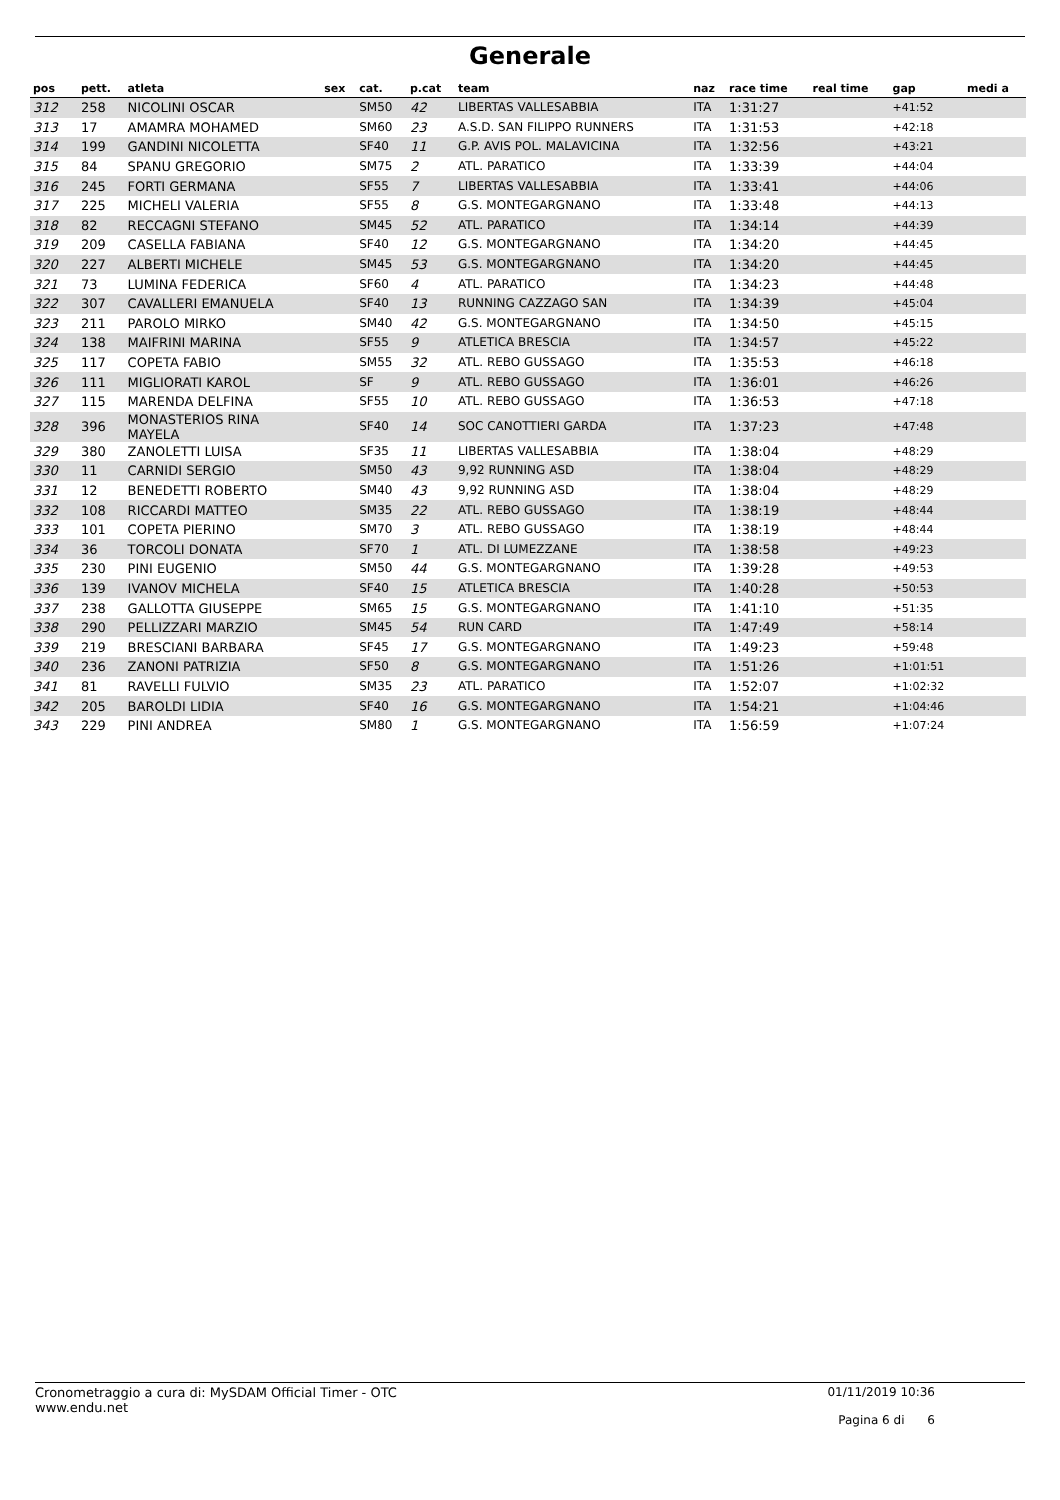Generale
| pos | pett. | atleta | sex | cat. | p.cat | team | naz | race time | real time | gap | medi a |
| --- | --- | --- | --- | --- | --- | --- | --- | --- | --- | --- | --- |
| 312 | 258 | NICOLINI OSCAR | | SM50 | 42 | LIBERTAS VALLESABBIA | ITA | 1:31:27 | | +41:52 | |
| 313 | 17 | AMAMRA MOHAMED | | SM60 | 23 | A.S.D. SAN FILIPPO RUNNERS | ITA | 1:31:53 | | +42:18 | |
| 314 | 199 | GANDINI NICOLETTA | | SF40 | 11 | G.P. AVIS POL. MALAVICINA | ITA | 1:32:56 | | +43:21 | |
| 315 | 84 | SPANU GREGORIO | | SM75 | 2 | ATL. PARATICO | ITA | 1:33:39 | | +44:04 | |
| 316 | 245 | FORTI GERMANA | | SF55 | 7 | LIBERTAS VALLESABBIA | ITA | 1:33:41 | | +44:06 | |
| 317 | 225 | MICHELI VALERIA | | SF55 | 8 | G.S. MONTEGARGNANO | ITA | 1:33:48 | | +44:13 | |
| 318 | 82 | RECCAGNI STEFANO | | SM45 | 52 | ATL. PARATICO | ITA | 1:34:14 | | +44:39 | |
| 319 | 209 | CASELLA FABIANA | | SF40 | 12 | G.S. MONTEGARGNANO | ITA | 1:34:20 | | +44:45 | |
| 320 | 227 | ALBERTI MICHELE | | SM45 | 53 | G.S. MONTEGARGNANO | ITA | 1:34:20 | | +44:45 | |
| 321 | 73 | LUMINA FEDERICA | | SF60 | 4 | ATL. PARATICO | ITA | 1:34:23 | | +44:48 | |
| 322 | 307 | CAVALLERI EMANUELA | | SF40 | 13 | RUNNING CAZZAGO SAN | ITA | 1:34:39 | | +45:04 | |
| 323 | 211 | PAROLO MIRKO | | SM40 | 42 | G.S. MONTEGARGNANO | ITA | 1:34:50 | | +45:15 | |
| 324 | 138 | MAIFRINI MARINA | | SF55 | 9 | ATLETICA BRESCIA | ITA | 1:34:57 | | +45:22 | |
| 325 | 117 | COPETA FABIO | | SM55 | 32 | ATL. REBO GUSSAGO | ITA | 1:35:53 | | +46:18 | |
| 326 | 111 | MIGLIORATI KAROL | | SF | 9 | ATL. REBO GUSSAGO | ITA | 1:36:01 | | +46:26 | |
| 327 | 115 | MARENDA DELFINA | | SF55 | 10 | ATL. REBO GUSSAGO | ITA | 1:36:53 | | +47:18 | |
| 328 | 396 | MONASTERIOS RINA MAYELA | | SF40 | 14 | SOC CANOTTIERI GARDA | ITA | 1:37:23 | | +47:48 | |
| 329 | 380 | ZANOLETTI LUISA | | SF35 | 11 | LIBERTAS VALLESABBIA | ITA | 1:38:04 | | +48:29 | |
| 330 | 11 | CARNIDI SERGIO | | SM50 | 43 | 9,92 RUNNING ASD | ITA | 1:38:04 | | +48:29 | |
| 331 | 12 | BENEDETTI ROBERTO | | SM40 | 43 | 9,92 RUNNING ASD | ITA | 1:38:04 | | +48:29 | |
| 332 | 108 | RICCARDI MATTEO | | SM35 | 22 | ATL. REBO GUSSAGO | ITA | 1:38:19 | | +48:44 | |
| 333 | 101 | COPETA PIERINO | | SM70 | 3 | ATL. REBO GUSSAGO | ITA | 1:38:19 | | +48:44 | |
| 334 | 36 | TORCOLI DONATA | | SF70 | 1 | ATL. DI LUMEZZANE | ITA | 1:38:58 | | +49:23 | |
| 335 | 230 | PINI EUGENIO | | SM50 | 44 | G.S. MONTEGARGNANO | ITA | 1:39:28 | | +49:53 | |
| 336 | 139 | IVANOV MICHELA | | SF40 | 15 | ATLETICA BRESCIA | ITA | 1:40:28 | | +50:53 | |
| 337 | 238 | GALLOTTA GIUSEPPE | | SM65 | 15 | G.S. MONTEGARGNANO | ITA | 1:41:10 | | +51:35 | |
| 338 | 290 | PELLIZZARI MARZIO | | SM45 | 54 | RUN CARD | ITA | 1:47:49 | | +58:14 | |
| 339 | 219 | BRESCIANI BARBARA | | SF45 | 17 | G.S. MONTEGARGNANO | ITA | 1:49:23 | | +59:48 | |
| 340 | 236 | ZANONI PATRIZIA | | SF50 | 8 | G.S. MONTEGARGNANO | ITA | 1:51:26 | | +1:01:51 | |
| 341 | 81 | RAVELLI FULVIO | | SM35 | 23 | ATL. PARATICO | ITA | 1:52:07 | | +1:02:32 | |
| 342 | 205 | BAROLDI LIDIA | | SF40 | 16 | G.S. MONTEGARGNANO | ITA | 1:54:21 | | +1:04:46 | |
| 343 | 229 | PINI ANDREA | | SM80 | 1 | G.S. MONTEGARGNANO | ITA | 1:56:59 | | +1:07:24 | |
Cronometraggio a cura di: MySDAM Official Timer - OTC
www.endu.net
01/11/2019 10:36
Pagina 6 di 6